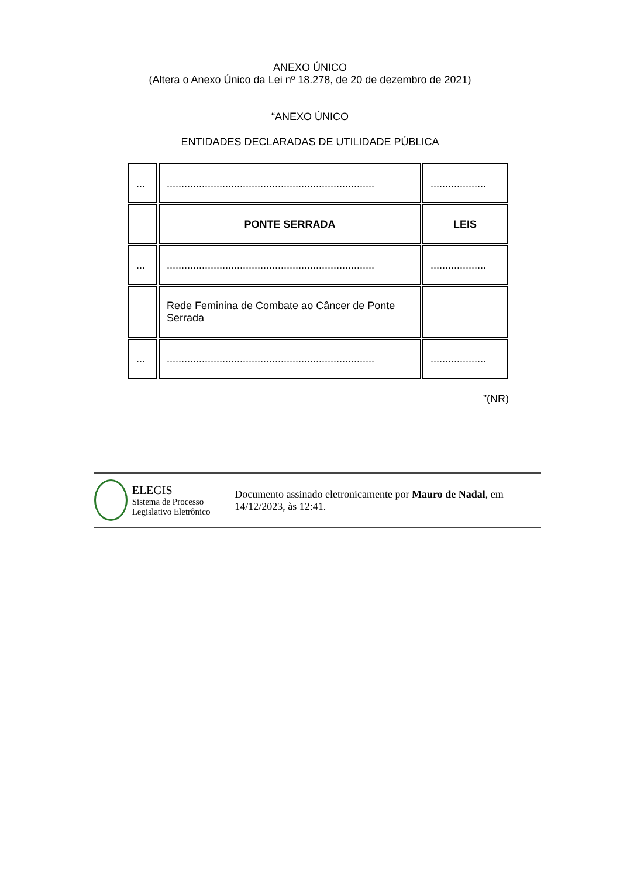ANEXO ÚNICO
(Altera o Anexo Único da Lei nº 18.278, de 20 de dezembro de 2021)
“ANEXO ÚNICO
ENTIDADES DECLARADAS DE UTILIDADE PÚBLICA
| ... | ....................................................................... | ................... |
| | PONTE SERRADA | LEIS |
| ... | ....................................................................... | ................... |
| | Rede Feminina de Combate ao Câncer de Ponte Serrada | |
| ... | ....................................................................... | ................... |
”(NR)
ELEGIS
Sistema de Processo
Legislativo Eletrônico
Documento assinado eletronicamente por Mauro de Nadal, em 14/12/2023, às 12:41.